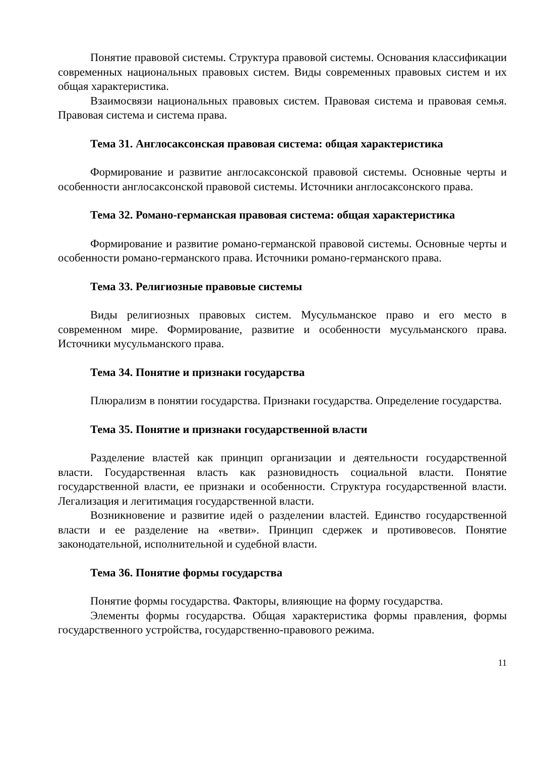Понятие правовой системы. Структура правовой системы. Основания классификации современных национальных правовых систем. Виды современных правовых систем и их общая характеристика.
Взаимосвязи национальных правовых систем. Правовая система и правовая семья. Правовая система и система права.
Тема 31. Англосаксонская правовая система: общая характеристика
Формирование и развитие англосаксонской правовой системы. Основные черты и особенности англосаксонской правовой системы. Источники англосаксонского права.
Тема 32. Романо-германская правовая система: общая характеристика
Формирование и развитие романо-германской правовой системы. Основные черты и особенности романо-германского права. Источники романо-германского права.
Тема 33. Религиозные правовые системы
Виды религиозных правовых систем. Мусульманское право и его место в современном мире. Формирование, развитие и особенности мусульманского права. Источники мусульманского права.
Тема 34. Понятие и признаки государства
Плюрализм в понятии государства. Признаки государства. Определение государства.
Тема 35. Понятие и признаки государственной власти
Разделение властей как принцип организации и деятельности государственной власти. Государственная власть как разновидность социальной власти. Понятие государственной власти, ее признаки и особенности. Структура государственной власти. Легализация и легитимация государственной власти.
Возникновение и развитие идей о разделении властей. Единство государственной власти и ее разделение на «ветви». Принцип сдержек и противовесов. Понятие законодательной, исполнительной и судебной власти.
Тема 36. Понятие формы государства
Понятие формы государства. Факторы, влияющие на форму государства.
Элементы формы государства. Общая характеристика формы правления, формы государственного устройства, государственно-правового режима.
11